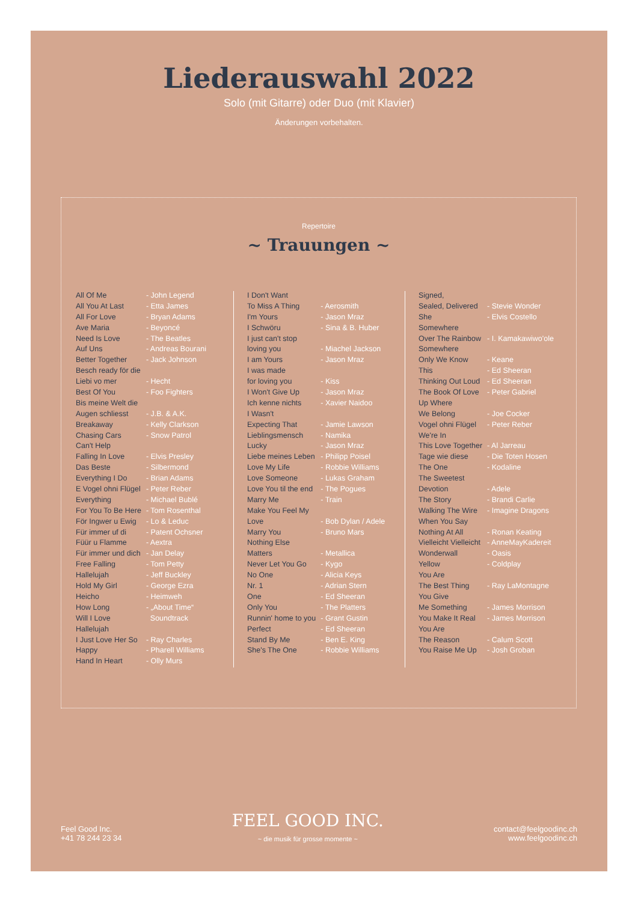Liederauswahl 2022
Solo (mit Gitarre) oder Duo (mit Klavier)
Änderungen vorbehalten.
Repertoire
~ Trauungen ~
| All Of Me | - John Legend |
| All You At Last | - Etta James |
| All For Love | - Bryan Adams |
| Ave Maria | - Beyoncé |
| Need Is Love | - The Beatles |
| Auf Uns | - Andreas Bourani |
| Better Together | - Jack Johnson |
| Besch ready för die | |
| Liebi vo mer | - Hecht |
| Best Of You | - Foo Fighters |
| Bis meine Welt die | |
| Augen schliesst | - J.B. & A.K. |
| Breakaway | - Kelly Clarkson |
| Chasing Cars | - Snow Patrol |
| Can't Help | |
| Falling In Love | - Elvis Presley |
| Das Beste | - Silbermond |
| Everything I Do | - Brian Adams |
| E Vogel ohni Flügel | - Peter Reber |
| Everything | - Michael Bublé |
| For You To Be Here | - Tom Rosenthal |
| För Ingwer u Ewig | - Lo & Leduc |
| Für immer uf di | - Patent Ochsner |
| Füür u Flamme | - Aextra |
| Für immer und dich | - Jan Delay |
| Free Falling | - Tom Petty |
| Hallelujah | - Jeff Buckley |
| Hold My Girl | - George Ezra |
| Heicho | - Heimweh |
| How Long | - „About Time“ |
| Will I Love | Soundtrack |
| Hallelujah | |
| I Just Love Her So | - Ray Charles |
| Happy | - Pharell Williams |
| Hand In Heart | - Olly Murs |
| I Don't Want | |
| To Miss A Thing | - Aerosmith |
| I'm Yours | - Jason Mraz |
| I Schwöru | - Sina & B. Huber |
| I just can't stop | |
| loving you | - Miachel Jackson |
| I am Yours | - Jason Mraz |
| I was made | |
| for loving you | - Kiss |
| I Won't Give Up | - Jason Mraz |
| Ich kenne nichts | - Xavier Naidoo |
| I Wasn't | |
| Expecting That | - Jamie Lawson |
| Lieblingsmensch | - Namika |
| Lucky | - Jason Mraz |
| Liebe meines Leben | - Philipp Poisel |
| Love My Life | - Robbie Williams |
| Love Someone | - Lukas Graham |
| Love You til the end | - The Pogues |
| Marry Me | - Train |
| Make You Feel My | |
| Love | - Bob Dylan / Adele |
| Marry You | - Bruno Mars |
| Nothing Else | |
| Matters | - Metallica |
| Never Let You Go | - Kygo |
| No One | - Alicia Keys |
| Nr. 1 | - Adrian Stern |
| One | - Ed Sheeran |
| Only You | - The Platters |
| Runnin' home to you | - Grant Gustin |
| Perfect | - Ed Sheeran |
| Stand By Me | - Ben E. King |
| She's The One | - Robbie Williams |
| Signed, | |
| Sealed, Delivered | - Stevie Wonder |
| She | - Elvis Costello |
| Somewhere | |
| Over The Rainbow | - I. Kamakawiwo'ole |
| Somewhere | |
| Only We Know | - Keane |
| This | - Ed Sheeran |
| Thinking Out Loud | - Ed Sheeran |
| The Book Of Love | - Peter Gabriel |
| Up Where | |
| We Belong | - Joe Cocker |
| Vogel ohni Flügel | - Peter Reber |
| We're In | |
| This Love Together | - Al Jarreau |
| Tage wie diese | - Die Toten Hosen |
| The One | - Kodaline |
| The Sweetest | |
| Devotion | - Adele |
| The Story | - Brandi Carlie |
| Walking The Wire | - Imagine Dragons |
| When You Say | |
| Nothing At All | - Ronan Keating |
| Vielleicht Vielleicht | - AnneMayKadereit |
| Wonderwall | - Oasis |
| Yellow | - Coldplay |
| You Are | |
| The Best Thing | - Ray LaMontagne |
| You Give | |
| Me Something | - James Morrison |
| You Make It Real | - James Morrison |
| You Are | |
| The Reason | - Calum Scott |
| You Raise Me Up | - Josh Groban |
Feel Good Inc.
+41 78 244 23 34
FEEL GOOD INC.
~ die musik für grosse momente ~
contact@feelgoodinc.ch
www.feelgoodinc.ch